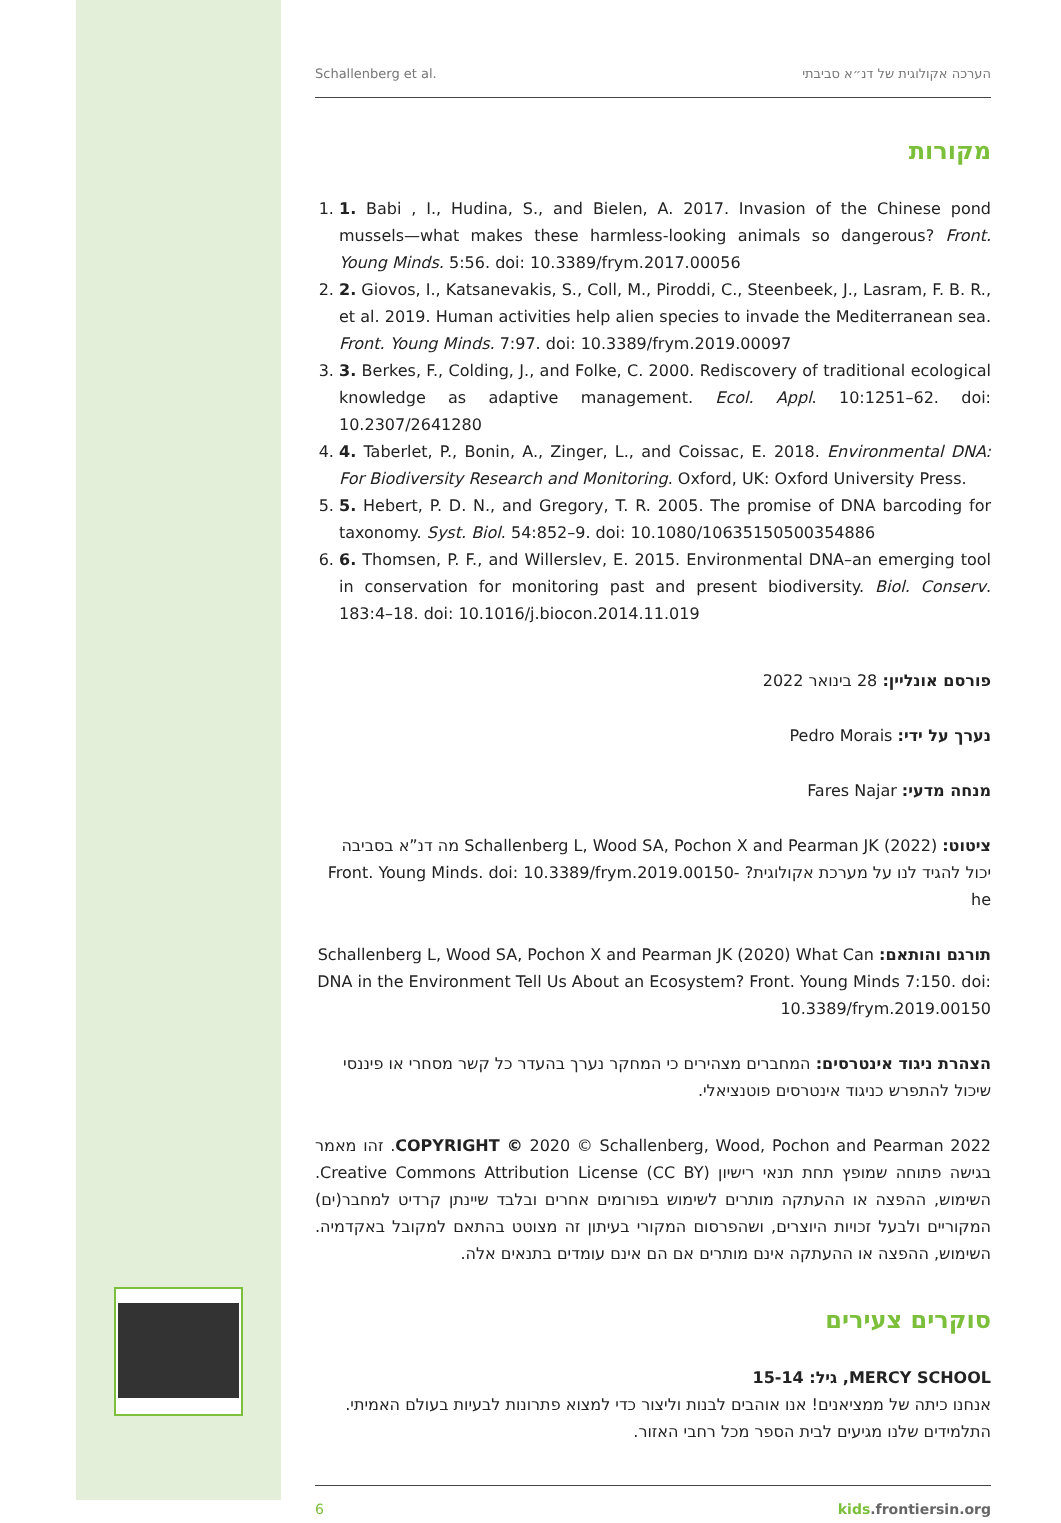Schallenberg et al. הערכה אקולוגית של דנ״א סביבתי
מקורות
1. 1. Babi , I., Hudina, S., and Bielen, A. 2017. Invasion of the Chinese pond mussels—what makes these harmless-looking animals so dangerous? Front. Young Minds. 5:56. doi: 10.3389/frym.2017.00056
2. 2. Giovos, I., Katsanevakis, S., Coll, M., Piroddi, C., Steenbeek, J., Lasram, F. B. R., et al. 2019. Human activities help alien species to invade the Mediterranean sea. Front. Young Minds. 7:97. doi: 10.3389/frym.2019.00097
3. 3. Berkes, F., Colding, J., and Folke, C. 2000. Rediscovery of traditional ecological knowledge as adaptive management. Ecol. Appl. 10:1251–62. doi: 10.2307/2641280
4. 4. Taberlet, P., Bonin, A., Zinger, L., and Coissac, E. 2018. Environmental DNA: For Biodiversity Research and Monitoring. Oxford, UK: Oxford University Press.
5. 5. Hebert, P. D. N., and Gregory, T. R. 2005. The promise of DNA barcoding for taxonomy. Syst. Biol. 54:852–9. doi: 10.1080/10635150500354886
6. 6. Thomsen, P. F., and Willerslev, E. 2015. Environmental DNA–an emerging tool in conservation for monitoring past and present biodiversity. Biol. Conserv. 183:4–18. doi: 10.1016/j.biocon.2014.11.019
פורסם אונליין: 28 בינואר 2022
נערך על ידי: Pedro Morais
מנחה מדעי: Fares Najar
ציטוט: Schallenberg L, Wood SA, Pochon X and Pearman JK (2022) מה דנ”א בסביבה יכול להגיד לנו על מערכת אקולוגית? Front. Young Minds. doi: 10.3389/frym.2019.00150-he
תורגם והותאם: Schallenberg L, Wood SA, Pochon X and Pearman JK (2020) What Can DNA in the Environment Tell Us About an Ecosystem? Front. Young Minds 7:150. doi: 10.3389/frym.2019.00150
הצהרת ניגוד אינטרסים: המחברים מצהירים כי המחקר נערך בהעדר כל קשר מסחרי או פיננסי שיכול להתפרש כניגוד אינטרסים פוטנציאלי.
COPYRIGHT © 2020 © Schallenberg, Wood, Pochon and Pearman 2022. זהו מאמר בגישה פתוחה שמופץ תחת תנאי רישיון Creative Commons Attribution License (CC BY). השימוש, ההפצה או ההעתקה מותרים לשימוש בפורומים אחרים ובלבד שיינתן קרדיט למחבר(ים) המקוריים ולבעל זכויות היוצרים, ושהפרסום המקורי בעיתון זה מצוטט בהתאם למקובל באקדמיה. השימוש, ההפצה או ההעתקה אינם מותרים אם הם אינם עומדים בתנאים אלה.
סוקרים צעירים
MERCY SCHOOL, גיל: 15-14
אנחנו כיתה של ממציאנים! אנו אוהבים לבנות וליצור כדי למצוא פתרונות לבעיות בעולם האמיתי. התלמידים שלנו מגיעים לבית הספר מכל רחבי האזור.
6 kids.frontiersin.org